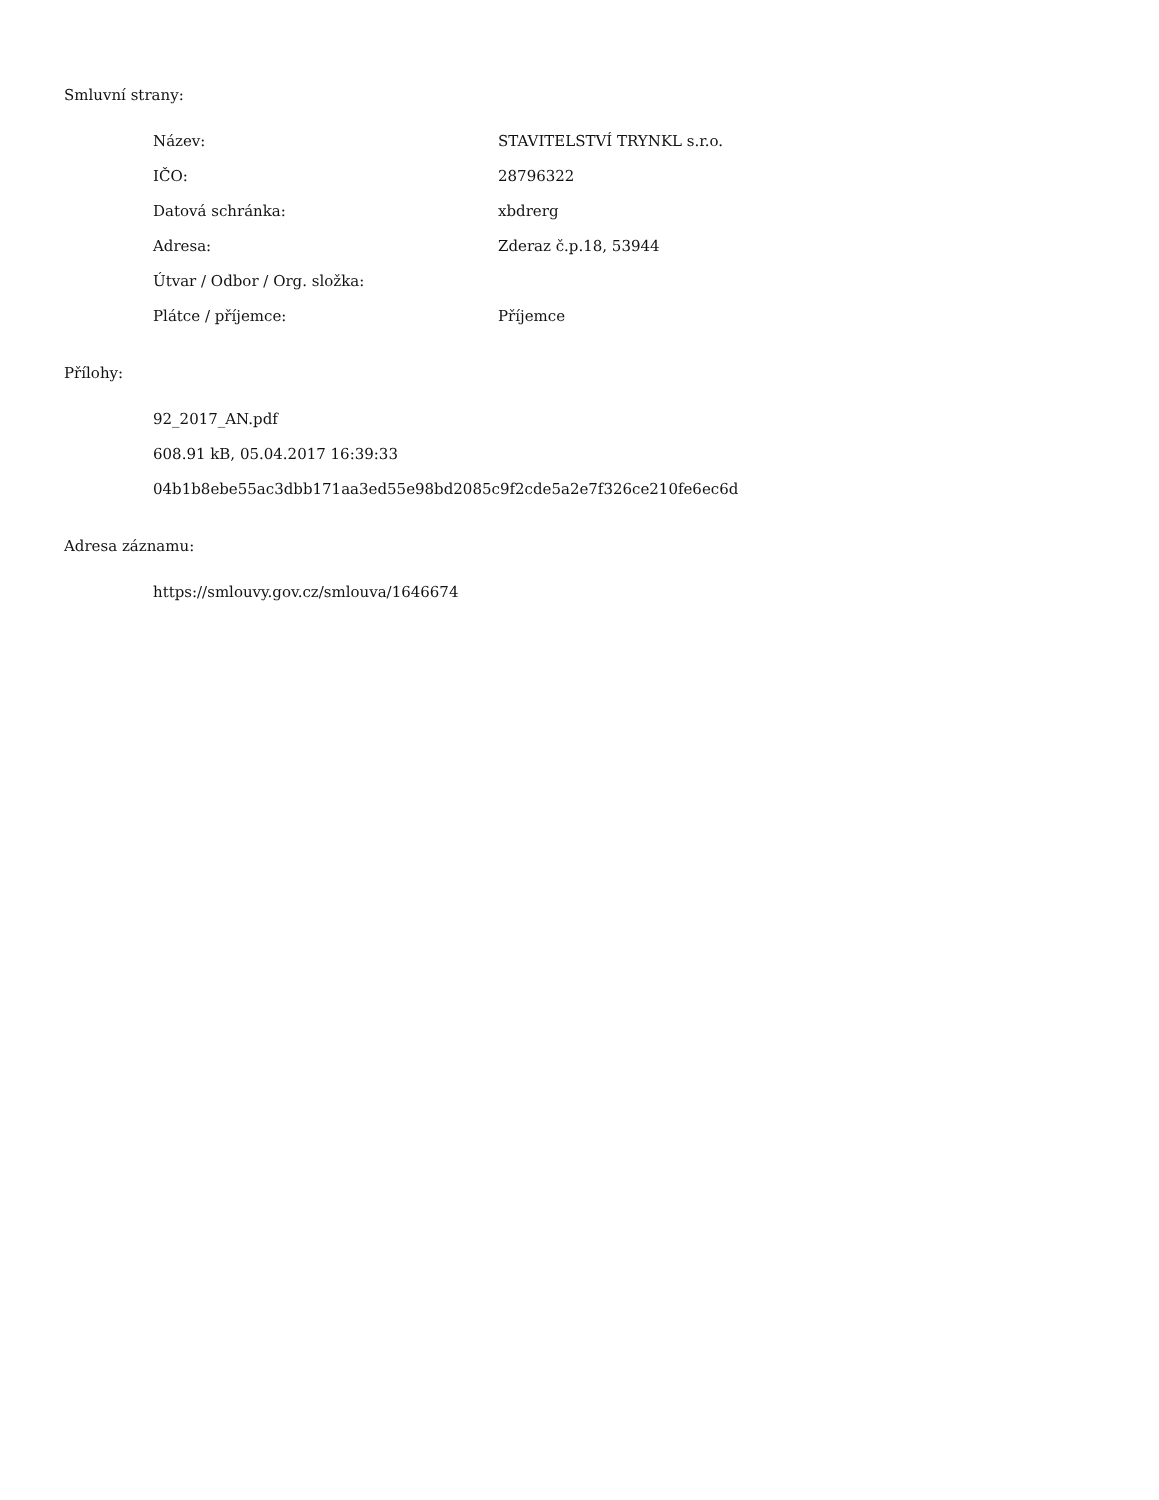Smluvní strany:
| Název: | STAVITELSTVÍ TRYNKL s.r.o. |
| IČO: | 28796322 |
| Datová schránka: | xbdrerg |
| Adresa: | Zderaz č.p.18, 53944 |
| Útvar / Odbor / Org. složka: | |
| Plátce / příjemce: | Příjemce |
Přílohy:
92_2017_AN.pdf
608.91 kB, 05.04.2017 16:39:33
04b1b8ebe55ac3dbb171aa3ed55e98bd2085c9f2cde5a2e7f326ce210fe6ec6d
Adresa záznamu:
https://smlouvy.gov.cz/smlouva/1646674